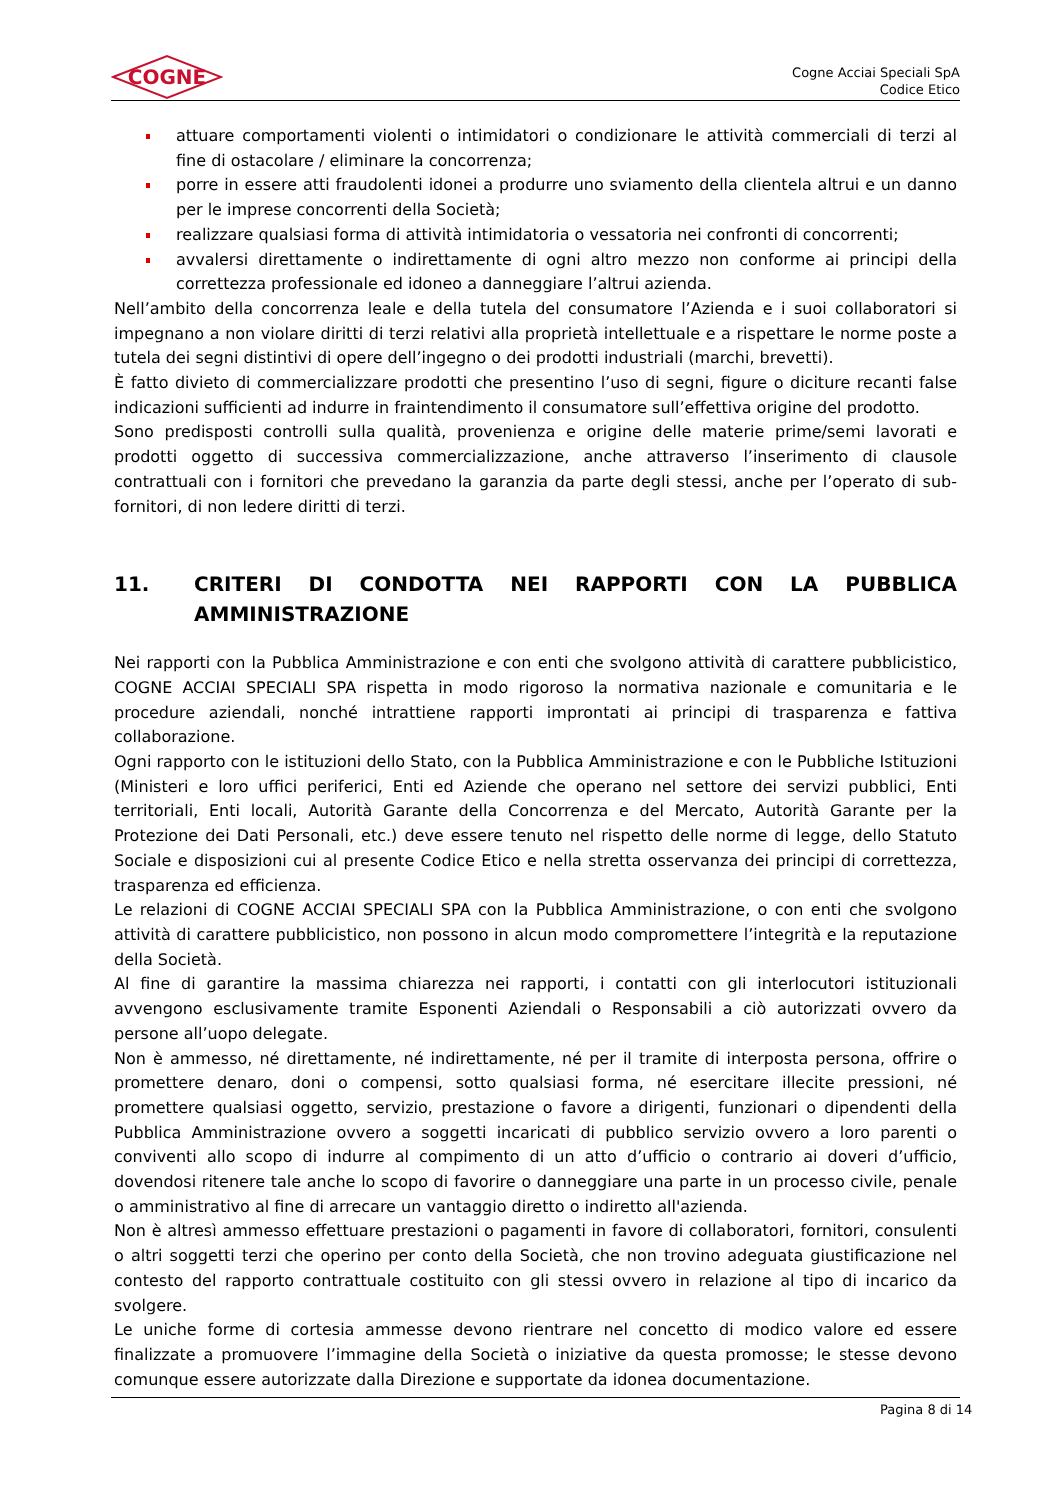COGNE
Cogne Acciai Speciali SpA
Codice Etico
attuare comportamenti violenti o intimidatori o condizionare le attività commerciali di terzi al fine di ostacolare / eliminare la concorrenza;
porre in essere atti fraudolenti idonei a produrre uno sviamento della clientela altrui e un danno per le imprese concorrenti della Società;
realizzare qualsiasi forma di attività intimidatoria o vessatoria nei confronti di concorrenti;
avvalersi direttamente o indirettamente di ogni altro mezzo non conforme ai principi della correttezza professionale ed idoneo a danneggiare l’altrui azienda.
Nell’ambito della concorrenza leale e della tutela del consumatore l’Azienda e i suoi collaboratori si impegnano a non violare diritti di terzi relativi alla proprietà intellettuale e a rispettare le norme poste a tutela dei segni distintivi di opere dell’ingegno o dei prodotti industriali (marchi, brevetti).
È fatto divieto di commercializzare prodotti che presentino l’uso di segni, figure o diciture recanti false indicazioni sufficienti ad indurre in fraintendimento il consumatore sull’effettiva origine del prodotto.
Sono predisposti controlli sulla qualità, provenienza e origine delle materie prime/semi lavorati e prodotti oggetto di successiva commercializzazione, anche attraverso l’inserimento di clausole contrattuali con i fornitori che prevedano la garanzia da parte degli stessi, anche per l’operato di sub-fornitori, di non ledere diritti di terzi.
11. CRITERI DI CONDOTTA NEI RAPPORTI CON LA PUBBLICA AMMINISTRAZIONE
Nei rapporti con la Pubblica Amministrazione e con enti che svolgono attività di carattere pubblicistico, COGNE ACCIAI SPECIALI SPA rispetta in modo rigoroso la normativa nazionale e comunitaria e le procedure aziendali, nonché intrattiene rapporti improntati ai principi di trasparenza e fattiva collaborazione.
Ogni rapporto con le istituzioni dello Stato, con la Pubblica Amministrazione e con le Pubbliche Istituzioni (Ministeri e loro uffici periferici, Enti ed Aziende che operano nel settore dei servizi pubblici, Enti territoriali, Enti locali, Autorità Garante della Concorrenza e del Mercato, Autorità Garante per la Protezione dei Dati Personali, etc.) deve essere tenuto nel rispetto delle norme di legge, dello Statuto Sociale e disposizioni cui al presente Codice Etico e nella stretta osservanza dei principi di correttezza, trasparenza ed efficienza.
Le relazioni di COGNE ACCIAI SPECIALI SPA con la Pubblica Amministrazione, o con enti che svolgono attività di carattere pubblicistico, non possono in alcun modo compromettere l’integrità e la reputazione della Società.
Al fine di garantire la massima chiarezza nei rapporti, i contatti con gli interlocutori istituzionali avvengono esclusivamente tramite Esponenti Aziendali o Responsabili a ciò autorizzati ovvero da persone all’uopo delegate.
Non è ammesso, né direttamente, né indirettamente, né per il tramite di interposta persona, offrire o promettere denaro, doni o compensi, sotto qualsiasi forma, né esercitare illecite pressioni, né promettere qualsiasi oggetto, servizio, prestazione o favore a dirigenti, funzionari o dipendenti della Pubblica Amministrazione ovvero a soggetti incaricati di pubblico servizio ovvero a loro parenti o conviventi allo scopo di indurre al compimento di un atto d’ufficio o contrario ai doveri d’ufficio, dovendosi ritenere tale anche lo scopo di favorire o danneggiare una parte in un processo civile, penale o amministrativo al fine di arrecare un vantaggio diretto o indiretto all'azienda.
Non è altresì ammesso effettuare prestazioni o pagamenti in favore di collaboratori, fornitori, consulenti o altri soggetti terzi che operino per conto della Società, che non trovino adeguata giustificazione nel contesto del rapporto contrattuale costituito con gli stessi ovvero in relazione al tipo di incarico da svolgere.
Le uniche forme di cortesia ammesse devono rientrare nel concetto di modico valore ed essere finalizzate a promuovere l’immagine della Società o iniziative da questa promosse; le stesse devono comunque essere autorizzate dalla Direzione e supportate da idonea documentazione.
Pagina 8 di 14